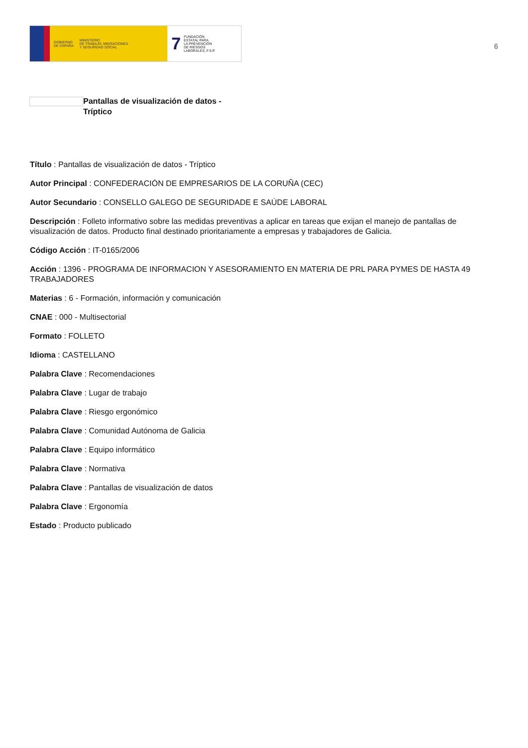GOBIERNO
DE ESPAÑA MINISTERIO
DE TRABAJO, MIGRACIONES
Y SEGURIDAD SOCIAL
7 FUNDACIÓN
ESTATAL PARA
LA PREVENCIÓN
DE RIESGOS
LABORALES, F.S.P.
6
Pantallas de visualización de datos -
Tríptico
Título : Pantallas de visualización de datos - Tríptico
Autor Principal : CONFEDERACIÓN DE EMPRESARIOS DE LA CORUÑA (CEC)
Autor Secundario : CONSELLO GALEGO DE SEGURIDADE E SAÚDE LABORAL
Descripción : Folleto informativo sobre las medidas preventivas a aplicar en tareas que exijan el manejo de pantallas de visualización de datos. Producto final destinado prioritariamente a empresas y trabajadores de Galicia.
Código Acción : IT-0165/2006
Acción : 1396 - PROGRAMA DE INFORMACION Y ASESORAMIENTO EN MATERIA DE PRL PARA PYMES DE HASTA 49 TRABAJADORES
Materias : 6 - Formación, información y comunicación
CNAE : 000 - Multisectorial
Formato : FOLLETO
Idioma : CASTELLANO
Palabra Clave : Recomendaciones
Palabra Clave : Lugar de trabajo
Palabra Clave : Riesgo ergonómico
Palabra Clave : Comunidad Autónoma de Galicia
Palabra Clave : Equipo informático
Palabra Clave : Normativa
Palabra Clave : Pantallas de visualización de datos
Palabra Clave : Ergonomía
Estado : Producto publicado